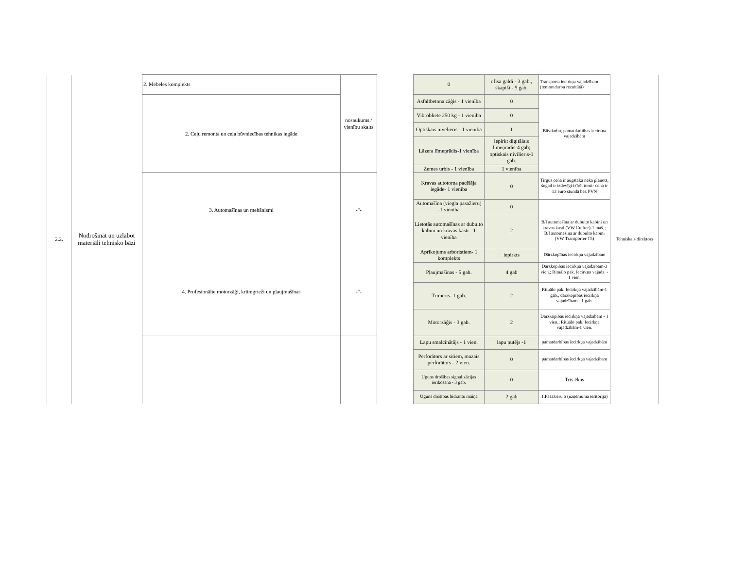| 2.2. | Nodrošināt un uzlabot materiāli tehnisko bāzi | 2. Mebeles komplekts | nosaukums / vienību skaits | | 0 | ofisa galdi - 3 gab., skapiši - 5 gab. | Transporta iecirkņa vajadzībam (remontdarbu rezultātā) | Tehniskais direktors |
| | | 2. Ceļu remonta un ceļa būvniecības tehnikas iegāde | | | Asfaltbetona zāģis - 1 vienība | 0 | Būvdarbu, pamatdarbības iecirkņa vajadzībām | |
| | | | | | Vibrobliete 250 kg - 1 vienība | 0 | | |
| | | | | | Optiskais nivelieris - 1 vienība | 1 | | |
| | | | | | Lāzera līmeņrādis-1 vienība | iepirkt digitālais līmeņrādis-4 gab; optiskais nivilieris-1 gab. | | |
| | | | | | Zemes urbis - 1 vienība | 1 vienība | | |
| | | 3. Automašīnas un mehānismi | -"- | | Kravas autotorņa pacēlāja iegāde- 1 vienība | 0 | Tirgus cena ir augstāka nekā plānots, šogad ir izdevīgi izīrēt torni- cena ir 13 euro stundā bez PVN | |
| | | | | | Automašīna (viegla pasažieru) -1 vienība | 0 | | |
| | | | | | Lietotās automašīnas ar dubulto kabīni un kravas kasti - 1 vienība | 2 | B/l automašīna ar dubulto kabīni un kravas kasti (VW Crafter)-1 maš. ; B/l automašīna ar dubulto kabīni (VW Transporter T5) | |
| | | 4. Profesionālie motorzāģi, krūmgrieži un pļaujmašīnas | -"- | | Aprīkojums arboristiem- 1 komplekts | iepirkts | Dārzkopības iecirkņa vajadzībam | |
| | | | | | Pļaujmašīnas - 5 gab. | 4 gab | Dārzkopības iecirkņa vajadzībām-3 vien.; Rituālo pak. Iecirkņa vajadz. - 1 vien. | |
| | | | | | Trimeris- 1 gab. | 2 | Rituālo pak. Iecirkņa vajadzībām-1 gab., dārzkopības iecirkņa vajadzībam - 1 gab. | |
| | | | | | Motorzāģis - 3 gab. | 2 | Dārzkopības iecirkņa vajadzībam - 1 vien.; Rituālo pak. Iecirkņa vajadzībām-1 vien. | |
| | | | | | Lapu smalcinātājs - 1 vien. | lapu putējs -1 | pamatdarbības iecirkņa vajadzībām | |
| | | | | | Perforātors ar sitiem, mazais perforātors - 2 vien. | 0 | pamatdarbības iecirkņa vajadzībam | |
| | | | | | Uguns drošības signalizācijas ierīkošana - 3 gab. | 0 | Trīs ēkas | |
| | | | | | Uguns drošības hidrantu maiņa | 2 gab | 1.Pasažieru 6 (uzņēmuma teritorija) | |